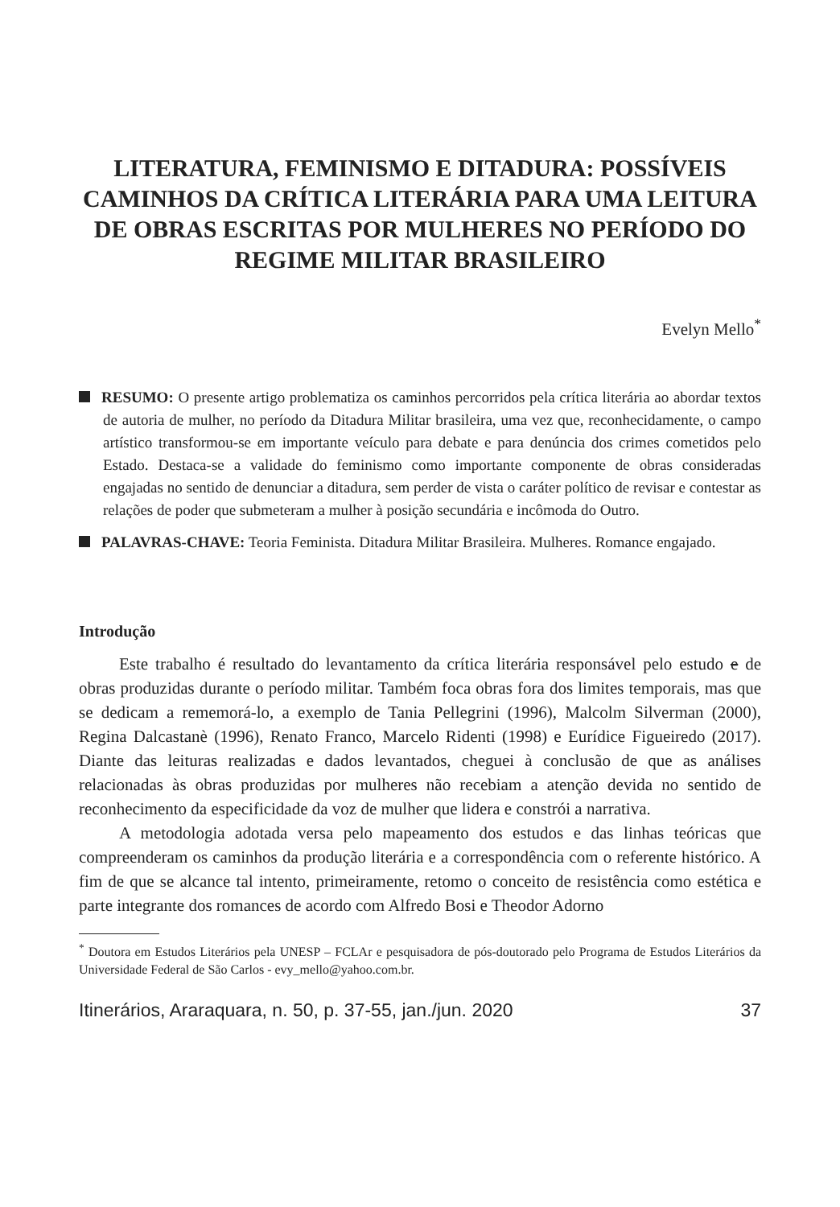LITERATURA, FEMINISMO E DITADURA: POSSÍVEIS CAMINHOS DA CRÍTICA LITERÁRIA PARA UMA LEITURA DE OBRAS ESCRITAS POR MULHERES NO PERÍODO DO REGIME MILITAR BRASILEIRO
Evelyn Mello<sup>*</sup>
RESUMO: O presente artigo problematiza os caminhos percorridos pela crítica literária ao abordar textos de autoria de mulher, no período da Ditadura Militar brasileira, uma vez que, reconhecidamente, o campo artístico transformou-se em importante veículo para debate e para denúncia dos crimes cometidos pelo Estado. Destaca-se a validade do feminismo como importante componente de obras consideradas engajadas no sentido de denunciar a ditadura, sem perder de vista o caráter político de revisar e contestar as relações de poder que submeteram a mulher à posição secundária e incômoda do Outro.
PALAVRAS-CHAVE: Teoria Feminista. Ditadura Militar Brasileira. Mulheres. Romance engajado.
Introdução
Este trabalho é resultado do levantamento da crítica literária responsável pelo estudo e de obras produzidas durante o período militar. Também foca obras fora dos limites temporais, mas que se dedicam a rememorá-lo, a exemplo de Tania Pellegrini (1996), Malcolm Silverman (2000), Regina Dalcastanè (1996), Renato Franco, Marcelo Ridenti (1998) e Eurídice Figueiredo (2017). Diante das leituras realizadas e dados levantados, cheguei à conclusão de que as análises relacionadas às obras produzidas por mulheres não recebiam a atenção devida no sentido de reconhecimento da especificidade da voz de mulher que lidera e constrói a narrativa.
A metodologia adotada versa pelo mapeamento dos estudos e das linhas teóricas que compreenderam os caminhos da produção literária e a correspondência com o referente histórico. A fim de que se alcance tal intento, primeiramente, retomo o conceito de resistência como estética e parte integrante dos romances de acordo com Alfredo Bosi e Theodor Adorno
<sup>*</sup> Doutora em Estudos Literários pela UNESP – FCLAr e pesquisadora de pós-doutorado pelo Programa de Estudos Literários da Universidade Federal de São Carlos - evy_mello@yahoo.com.br.
Itinerários, Araraquara, n. 50, p. 37-55, jan./jun. 2020 37